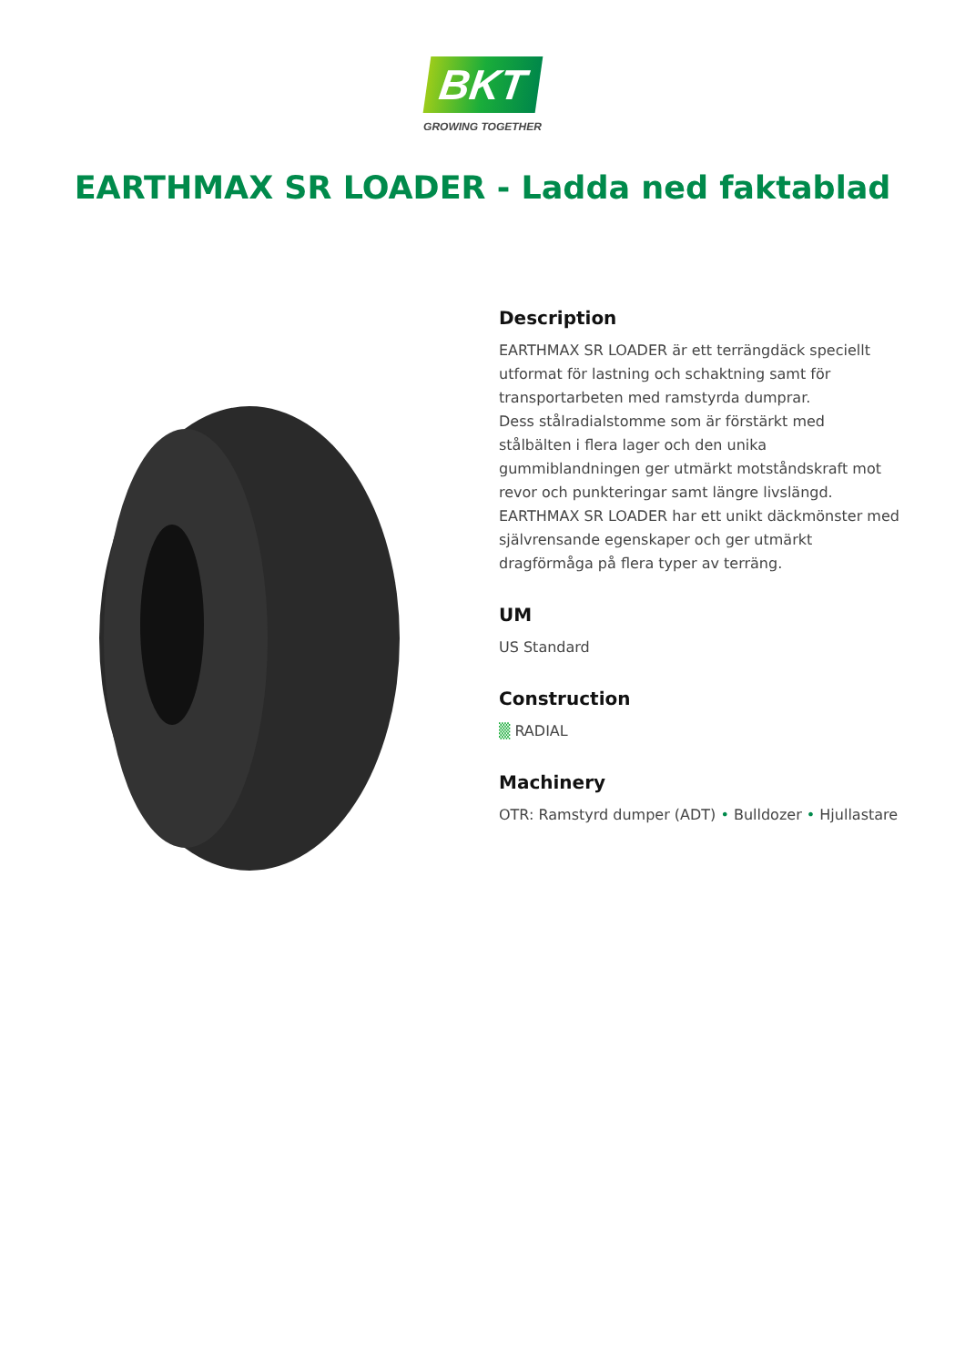BKT
GROWING TOGETHER
EARTHMAX SR LOADER - Ladda ned faktablad
Description
EARTHMAX SR LOADER är ett terrängdäck speciellt utformat för lastning och schaktning samt för transportarbeten med ramstyrda dumprar.
Dess stålradialstomme som är förstärkt med stålbälten i flera lager och den unika gummiblandningen ger utmärkt motståndskraft mot revor och punkteringar samt längre livslängd. EARTHMAX SR LOADER har ett unikt däckmönster med självrensande egenskaper och ger utmärkt dragförmåga på flera typer av terräng.
UM
US Standard
Construction
▒ RADIAL
Machinery
OTR: Ramstyrd dumper (ADT) • Bulldozer • Hjullastare